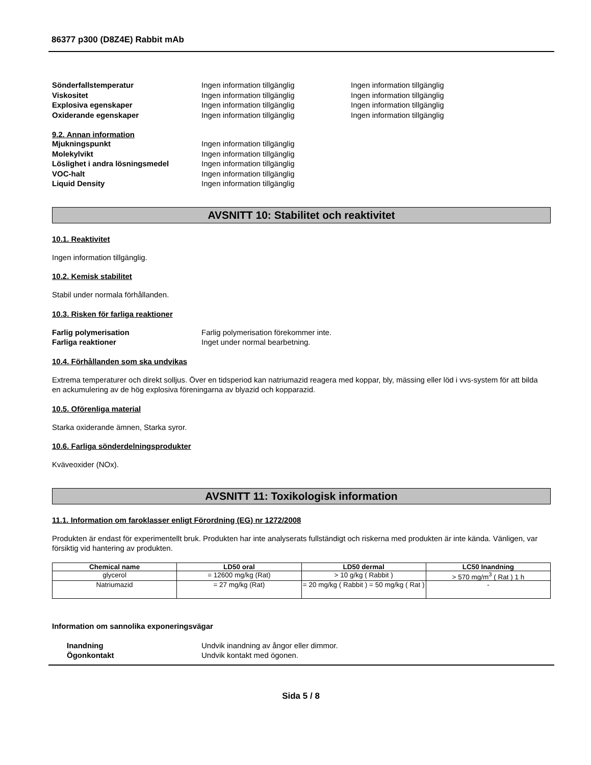86377 p300 (D8Z4E) Rabbit mAb
Sönderfallstemperatur Ingen information tillgänglig Ingen information tillgänglig
Viskositet Ingen information tillgänglig Ingen information tillgänglig
Explosiva egenskaper Ingen information tillgänglig Ingen information tillgänglig
Oxiderande egenskaper Ingen information tillgänglig Ingen information tillgänglig
9.2. Annan information
Mjukningspunkt Ingen information tillgänglig
Molekylvikt Ingen information tillgänglig
Löslighet i andra lösningsmedel Ingen information tillgänglig
VOC-halt Ingen information tillgänglig
Liquid Density Ingen information tillgänglig
AVSNITT 10: Stabilitet och reaktivitet
10.1. Reaktivitet
Ingen information tillgänglig.
10.2. Kemisk stabilitet
Stabil under normala förhållanden.
10.3. Risken för farliga reaktioner
Farlig polymerisation Farlig polymerisation förekommer inte.
Farliga reaktioner Inget under normal bearbetning.
10.4. Förhållanden som ska undvikas
Extrema temperaturer och direkt solljus. Över en tidsperiod kan natriumazid reagera med koppar, bly, mässing eller löd i vvs-system för att bilda en ackumulering av de hög explosiva föreningarna av blyazid och kopparazid.
10.5. Oförenliga material
Starka oxiderande ämnen, Starka syror.
10.6. Farliga sönderdelningsprodukter
Kväveoxider (NOx).
AVSNITT 11: Toxikologisk information
11.1. Information om faroklasser enligt Förordning (EG) nr 1272/2008
Produkten är endast för experimentellt bruk. Produkten har inte analyserats fullständigt och riskerna med produkten är inte kända. Vänligen, var försiktig vid hantering av produkten.
| Chemical name | LD50 oral | LD50 dermal | LC50 Inandning |
| --- | --- | --- | --- |
| glycerol | = 12600 mg/kg (Rat) | > 10 g/kg ( Rabbit ) | > 570 mg/m<sup>3</sup> ( Rat ) 1 h |
| Natriumazid | = 27 mg/kg (Rat) | = 20 mg/kg ( Rabbit ) = 50 mg/kg ( Rat ) | - |
Information om sannolika exponeringsvägar
Inandning Undvik inandning av ångor eller dimmor.
Ögonkontakt Undvik kontakt med ögonen.
Sida 5 / 8